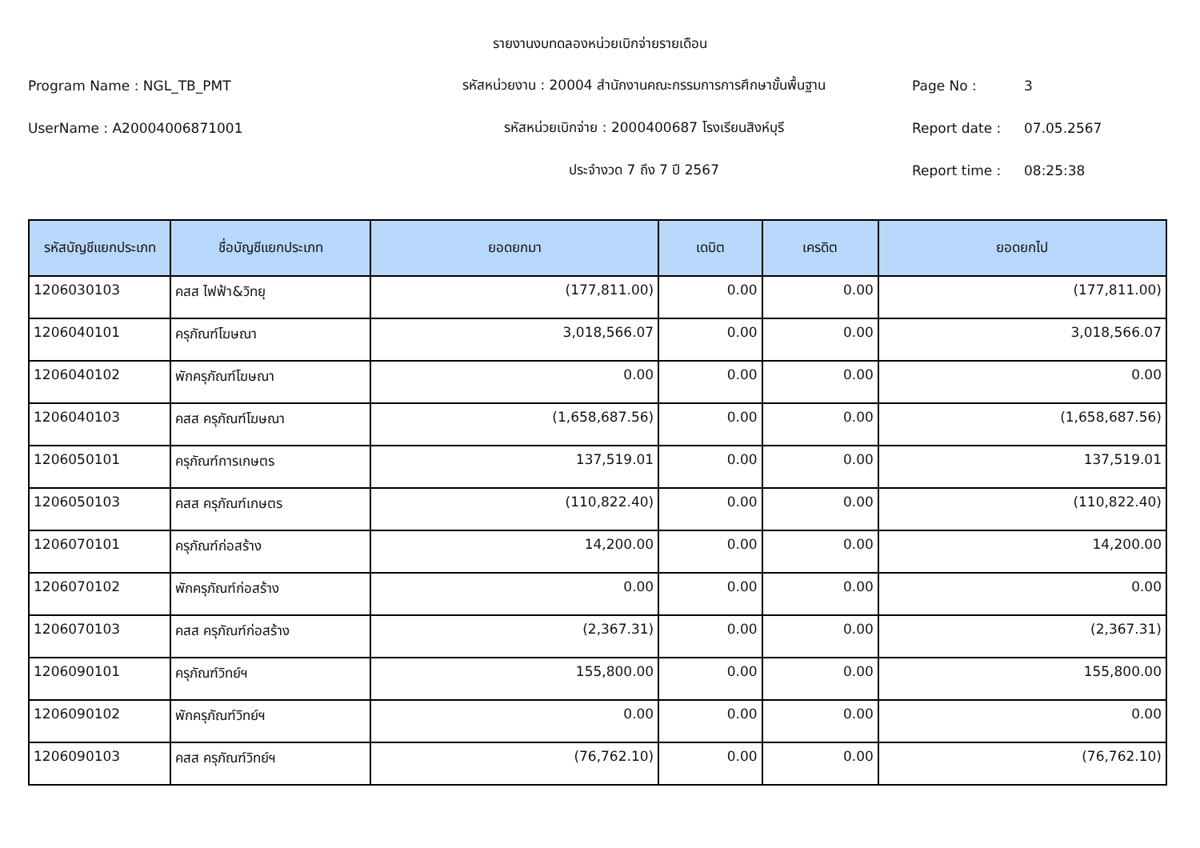รายงานงบทดลองหน่วยเบิกจ่ายรายเดือน
Program Name : NGL_TB_PMT
รหัสหน่วยงาน : 20004 สำนักงานคณะกรรมการการศึกษาขั้นพื้นฐาน
Page No : 3
UserName : A20004006871001 รหัสหน่วยเบิกจ่าย : 2000400687 โรงเรียนสิงห์บุรี Report date : 07.05.2567
ประจำงวด 7 ถึง 7 ปี 2567 Report time : 08:25:38
| รหัสบัญชีแยกประเภท | ชื่อบัญชีแยกประเภท | ยอดยกมา | เดบิต | เครดิต | ยอดยกไป |
| --- | --- | --- | --- | --- | --- |
| 1206030103 | คสส ไฟฟ้า&วิทยุ | (177,811.00) | 0.00 | 0.00 | (177,811.00) |
| 1206040101 | ครุภัณฑ์โฆษณา | 3,018,566.07 | 0.00 | 0.00 | 3,018,566.07 |
| 1206040102 | พักครุภัณฑ์โฆษณา | 0.00 | 0.00 | 0.00 | 0.00 |
| 1206040103 | คสส ครุภัณฑ์โฆษณา | (1,658,687.56) | 0.00 | 0.00 | (1,658,687.56) |
| 1206050101 | ครุภัณฑ์การเกษตร | 137,519.01 | 0.00 | 0.00 | 137,519.01 |
| 1206050103 | คสส ครุภัณฑ์เกษตร | (110,822.40) | 0.00 | 0.00 | (110,822.40) |
| 1206070101 | ครุภัณฑ์ก่อสร้าง | 14,200.00 | 0.00 | 0.00 | 14,200.00 |
| 1206070102 | พักครุภัณฑ์ก่อสร้าง | 0.00 | 0.00 | 0.00 | 0.00 |
| 1206070103 | คสส ครุภัณฑ์ก่อสร้าง | (2,367.31) | 0.00 | 0.00 | (2,367.31) |
| 1206090101 | ครุภัณฑ์วิทย์ฯ | 155,800.00 | 0.00 | 0.00 | 155,800.00 |
| 1206090102 | พักครุภัณฑ์วิทย์ฯ | 0.00 | 0.00 | 0.00 | 0.00 |
| 1206090103 | คสส ครุภัณฑ์วิทย์ฯ | (76,762.10) | 0.00 | 0.00 | (76,762.10) |